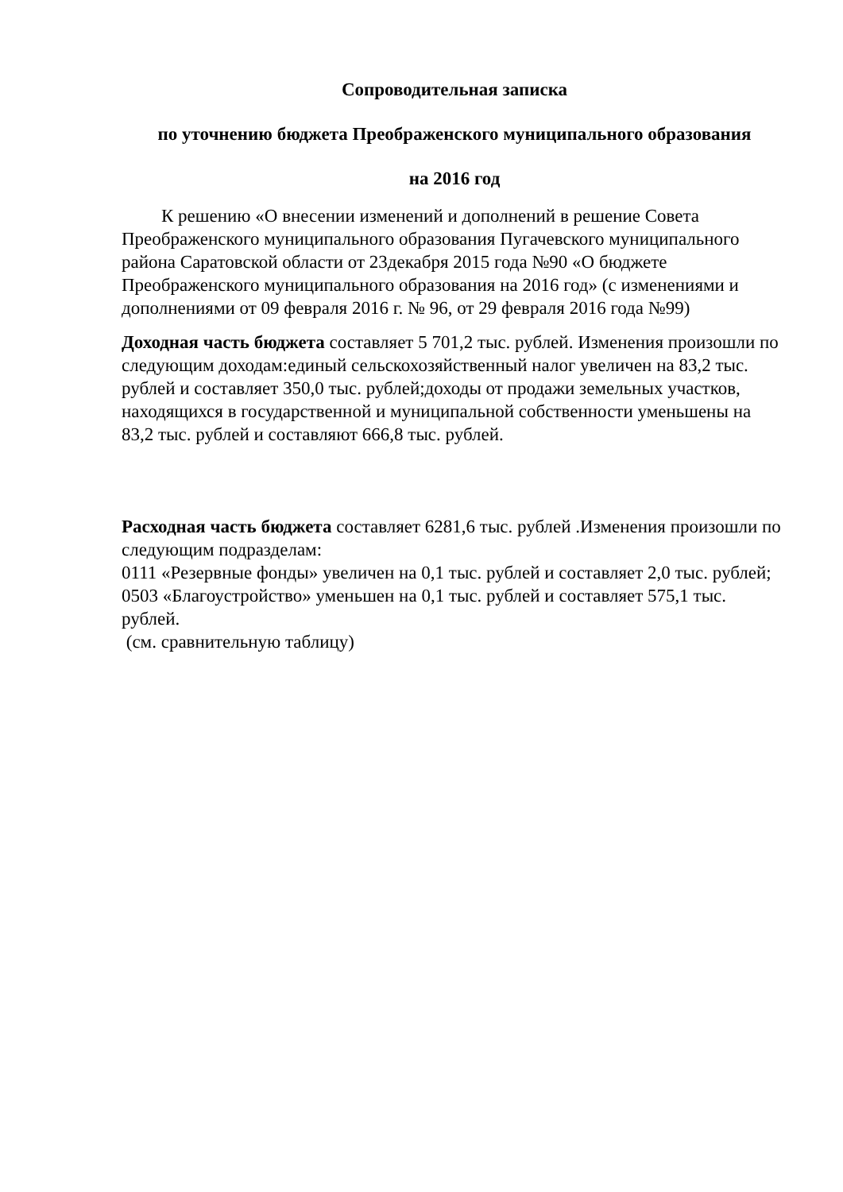Сопроводительная записка
по уточнению бюджета Преображенского муниципального образования
на 2016 год
К решению «О внесении изменений и дополнений в решение Совета Преображенского муниципального образования Пугачевского муниципального района Саратовской области от 23декабря 2015 года №90 «О бюджете Преображенского муниципального образования на 2016 год» (с изменениями и дополнениями от 09 февраля 2016 г. № 96, от 29 февраля 2016 года №99)
Доходная часть бюджета составляет 5 701,2 тыс. рублей. Изменения произошли по следующим доходам:единый сельскохозяйственный налог увеличен на 83,2 тыс. рублей и составляет 350,0 тыс. рублей;доходы от продажи земельных участков, находящихся в государственной и муниципальной собственности уменьшены на 83,2 тыс. рублей и составляют 666,8 тыс. рублей.
Расходная часть бюджета составляет 6281,6 тыс. рублей .Изменения произошли по следующим подразделам:
0111 «Резервные фонды» увеличен на 0,1 тыс. рублей и составляет 2,0 тыс. рублей;
0503 «Благоустройство» уменьшен на 0,1 тыс. рублей и составляет 575,1 тыс. рублей.
(см. сравнительную таблицу)